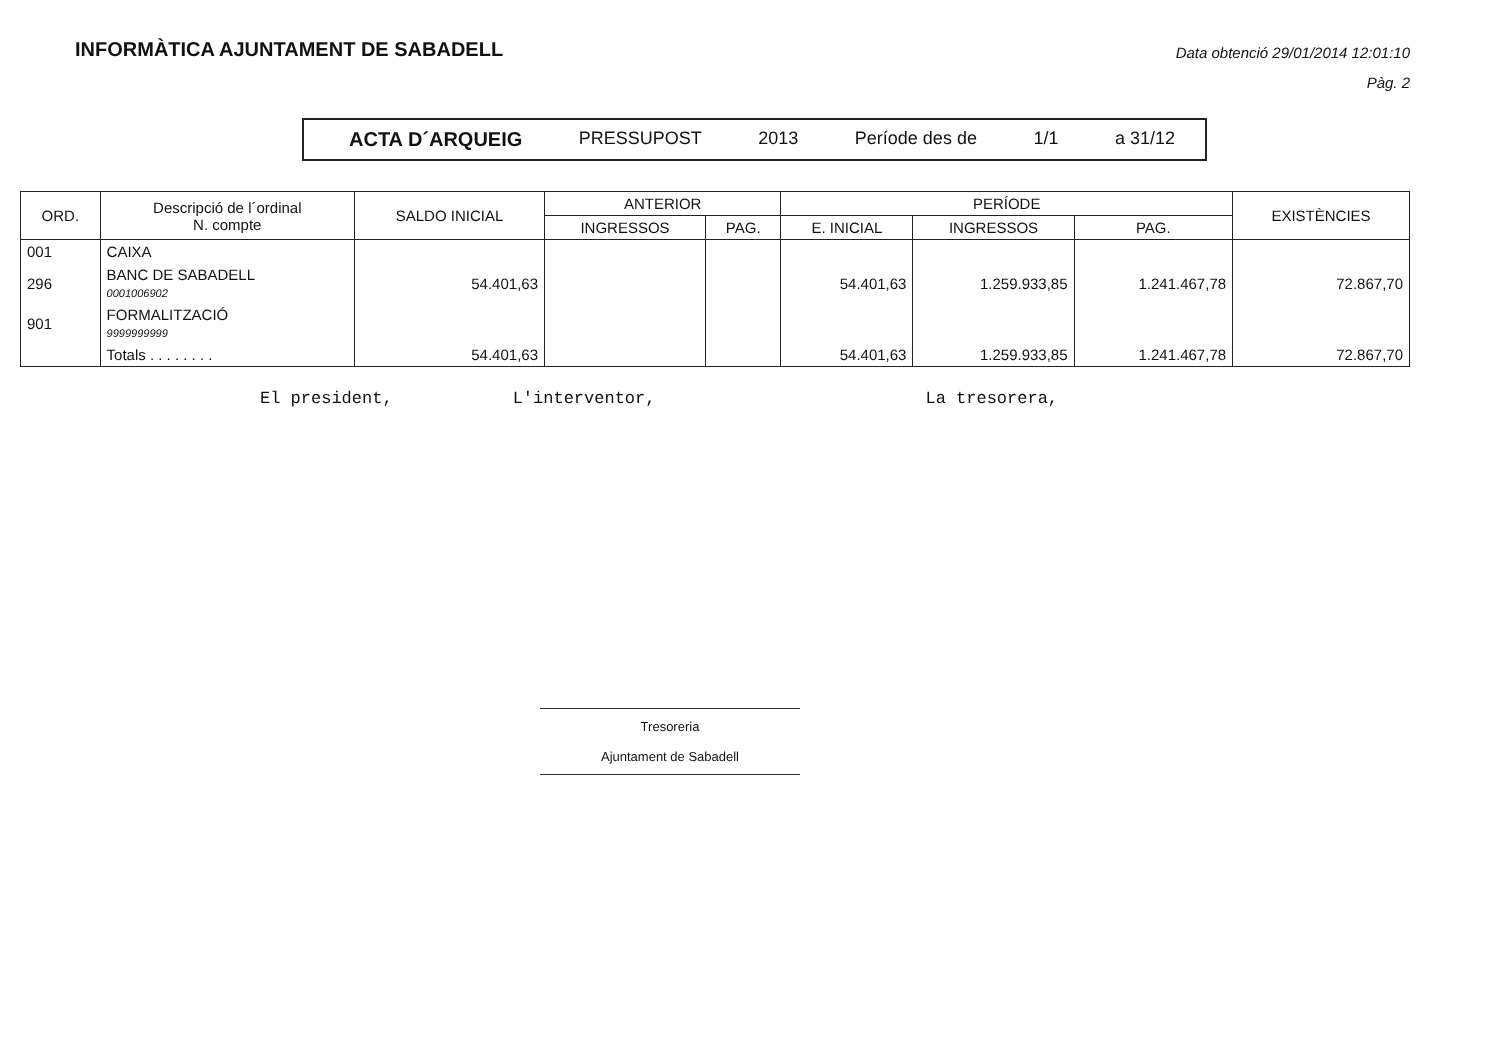INFORMÀTICA AJUNTAMENT DE SABADELL
Data obtenció 29/01/2014 12:01:10
Pàg. 2
ACTA D´ARQUEIG PRESSUPOST 2013 Període des de 1/1 a 31/12
| ORD. | Descripció de l´ordinal N. compte | SALDO INICIAL | ANTERIOR | | PERÍODE | | | EXISTÈNCIES |
| --- | --- | --- | --- | --- | --- | --- | --- | --- |
| | | | INGRESSOS | PAG. | E. INICIAL | INGRESSOS | PAG. | |
| 001 | CAIXA | | | | | | | |
| 296 | BANC DE SABADELL 0001006902 | 54.401,63 | | | 54.401,63 | 1.259.933,85 | 1.241.467,78 | 72.867,70 |
| 901 | FORMALITZACIÓ 9999999999 | | | | | | | |
| | Totals . . . . . . . . | 54.401,63 | | | 54.401,63 | 1.259.933,85 | 1.241.467,78 | 72.867,70 |
El president, L'interventor, La tresorera,
Tresoreria
Ajuntament de Sabadell